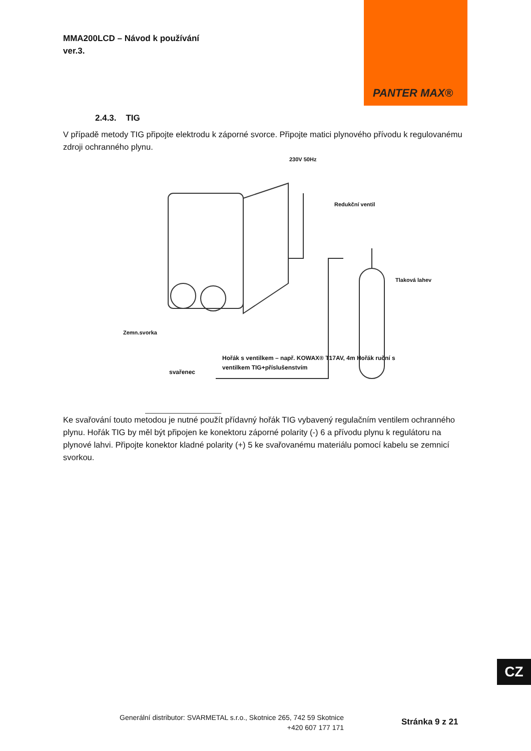MMA200LCD – Návod k používání
ver.3.
PANTER MAX®
2.4.3. TIG
V případě metody TIG připojte elektrodu k záporné svorce. Připojte matici plynového přívodu k regulovanému zdroji ochranného plynu.
230V 50Hz
Redukční ventil
Tlaková lahev
Zemn.svorka
Hořák s ventilkem – např. KOWAX® T17AV, 4m Hořák ruční s ventilkem TIG+příslušenstvím
svařenec
Ke svařování touto metodou je nutné použít přídavný hořák TIG vybavený regulačním ventilem ochranného plynu. Hořák TIG by měl být připojen ke konektoru záporné polarity (-) 6 a přívodu plynu k regulátoru na plynové lahvi. Připojte konektor kladné polarity (+) 5 ke svařovanému materiálu pomocí kabelu se zemnicí svorkou.
CZ
Generální distributor: SVARMETAL s.r.o., Skotnice 265, 742 59 Skotnice
+420 607 177 171
Stránka 9 z 21